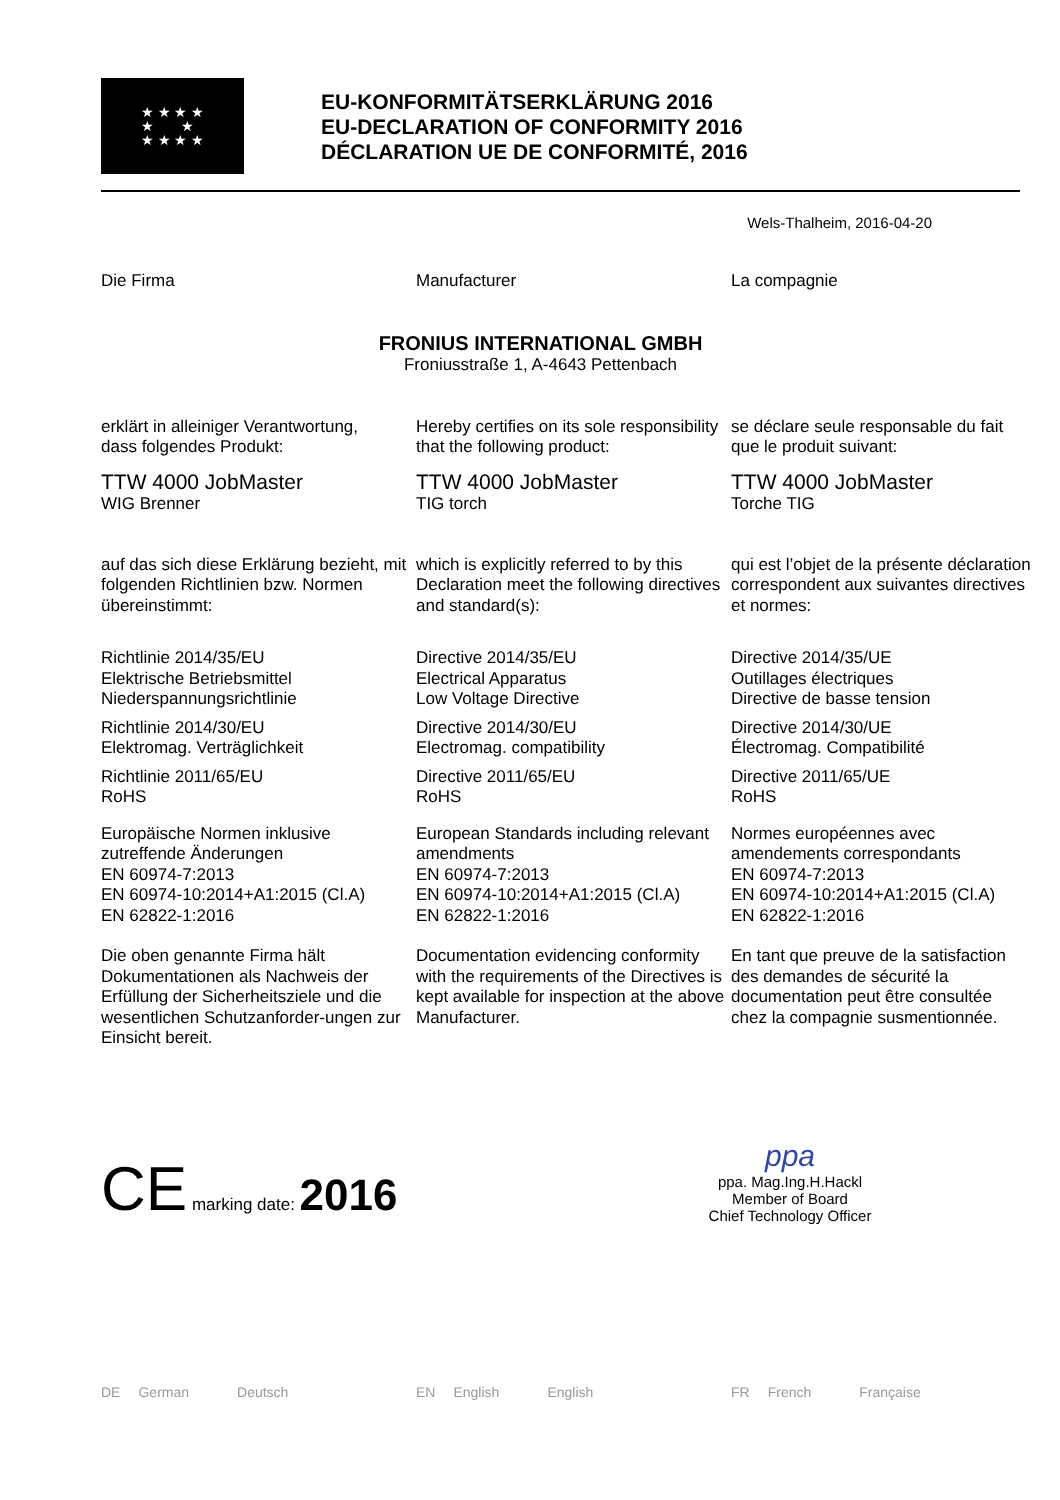★ ★ ★ ★
★ ★
★ ★ ★ ★
EU-KONFORMITÄTSERKLÄRUNG 2016
EU-DECLARATION OF CONFORMITY 2016
DÉCLARATION UE DE CONFORMITÉ, 2016
Wels-Thalheim, 2016-04-20
Die Firma
Manufacturer
La compagnie
FRONIUS INTERNATIONAL GMBH
Froniusstraße 1, A-4643 Pettenbach
erklärt in alleiniger Verantwortung,
dass folgendes Produkt:
Hereby certifies on its sole responsibility that the following product:
se déclare seule responsable du fait que le produit suivant:
TTW 4000 JobMaster
WIG Brenner
TTW 4000 JobMaster
TIG torch
TTW 4000 JobMaster
Torche TIG
auf das sich diese Erklärung bezieht, mit folgenden Richtlinien bzw. Normen übereinstimmt:
which is explicitly referred to by this Declaration meet the following directives and standard(s):
qui est l’objet de la présente déclaration correspondent aux suivantes directives et normes:
Richtlinie 2014/35/EU
Elektrische Betriebsmittel
Niederspannungsrichtlinie
Directive 2014/35/EU
Electrical Apparatus
Low Voltage Directive
Directive 2014/35/UE
Outillages électriques
Directive de basse tension
Richtlinie 2014/30/EU
Elektromag. Verträglichkeit
Directive 2014/30/EU
Electromag. compatibility
Directive 2014/30/UE
Électromag. Compatibilité
Richtlinie 2011/65/EU
RoHS
Directive 2011/65/EU
RoHS
Directive 2011/65/UE
RoHS
Europäische Normen inklusive zutreffende Änderungen
EN 60974-7:2013
EN 60974-10:2014+A1:2015 (Cl.A)
EN 62822-1:2016
European Standards including relevant amendments
EN 60974-7:2013
EN 60974-10:2014+A1:2015 (Cl.A)
EN 62822-1:2016
Normes européennes avec amendements correspondants
EN 60974-7:2013
EN 60974-10:2014+A1:2015 (Cl.A)
EN 62822-1:2016
Die oben genannte Firma hält Dokumentationen als Nachweis der Erfüllung der Sicherheitsziele und die wesentlichen Schutzanforder-ungen zur Einsicht bereit.
Documentation evidencing conformity with the requirements of the Directives is kept available for inspection at the above Manufacturer.
En tant que preuve de la satisfaction des demandes de sécurité la documentation peut être consultée chez la compagnie susmentionnée.
CE marking date: 2016
ppa
ppa. Mag.Ing.H.Hackl
Member of Board
Chief Technology Officer
DE German Deutsch
EN English English
FR French Française